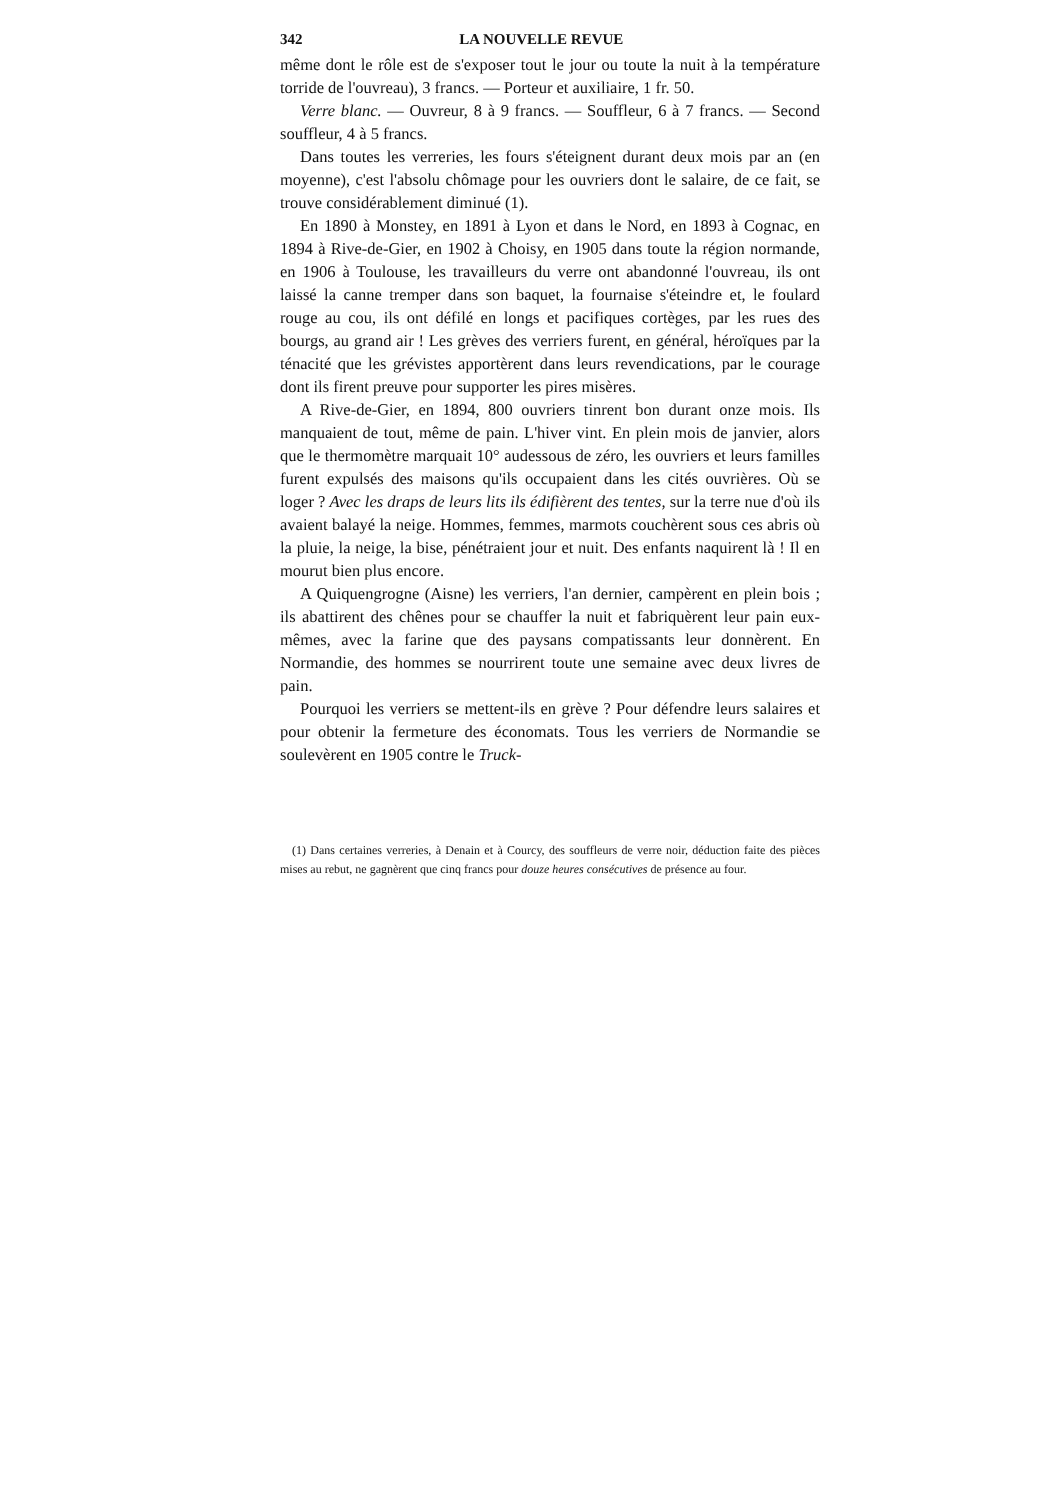342 LA NOUVELLE REVUE
même dont le rôle est de s'exposer tout le jour ou toute la nuit à la température torride de l'ouvreau), 3 francs. — Porteur et auxiliaire, 1 fr. 50.
Verre blanc. — Ouvreur, 8 à 9 francs. — Souffleur, 6 à 7 francs. — Second souffleur, 4 à 5 francs.
Dans toutes les verreries, les fours s'éteignent durant deux mois par an (en moyenne), c'est l'absolu chômage pour les ouvriers dont le salaire, de ce fait, se trouve considérablement diminué (1).
En 1890 à Monstey, en 1891 à Lyon et dans le Nord, en 1893 à Cognac, en 1894 à Rive-de-Gier, en 1902 à Choisy, en 1905 dans toute la région normande, en 1906 à Toulouse, les travailleurs du verre ont abandonné l'ouvreau, ils ont laissé la canne tremper dans son baquet, la fournaise s'éteindre et, le foulard rouge au cou, ils ont défilé en longs et pacifiques cortèges, par les rues des bourgs, au grand air ! Les grèves des verriers furent, en général, héroïques par la ténacité que les grévistes apportèrent dans leurs revendications, par le courage dont ils firent preuve pour supporter les pires misères.
A Rive-de-Gier, en 1894, 800 ouvriers tinrent bon durant onze mois. Ils manquaient de tout, même de pain. L'hiver vint. En plein mois de janvier, alors que le thermomètre marquait 10° audessous de zéro, les ouvriers et leurs familles furent expulsés des maisons qu'ils occupaient dans les cités ouvrières. Où se loger ? Avec les draps de leurs lits ils édifièrent des tentes, sur la terre nue d'où ils avaient balayé la neige. Hommes, femmes, marmots couchèrent sous ces abris où la pluie, la neige, la bise, pénétraient jour et nuit. Des enfants naquirent là ! Il en mourut bien plus encore.
A Quiquengrogne (Aisne) les verriers, l'an dernier, campèrent en plein bois ; ils abattirent des chênes pour se chauffer la nuit et fabriquèrent leur pain eux-mêmes, avec la farine que des paysans compatissants leur donnèrent. En Normandie, des hommes se nourrirent toute une semaine avec deux livres de pain.
Pourquoi les verriers se mettent-ils en grève ? Pour défendre leurs salaires et pour obtenir la fermeture des économats. Tous les verriers de Normandie se soulevèrent en 1905 contre le Truck-
(1) Dans certaines verreries, à Denain et à Courcy, des souffleurs de verre noir, déduction faite des pièces mises au rebut, ne gagnèrent que cinq francs pour douze heures consécutives de présence au four.